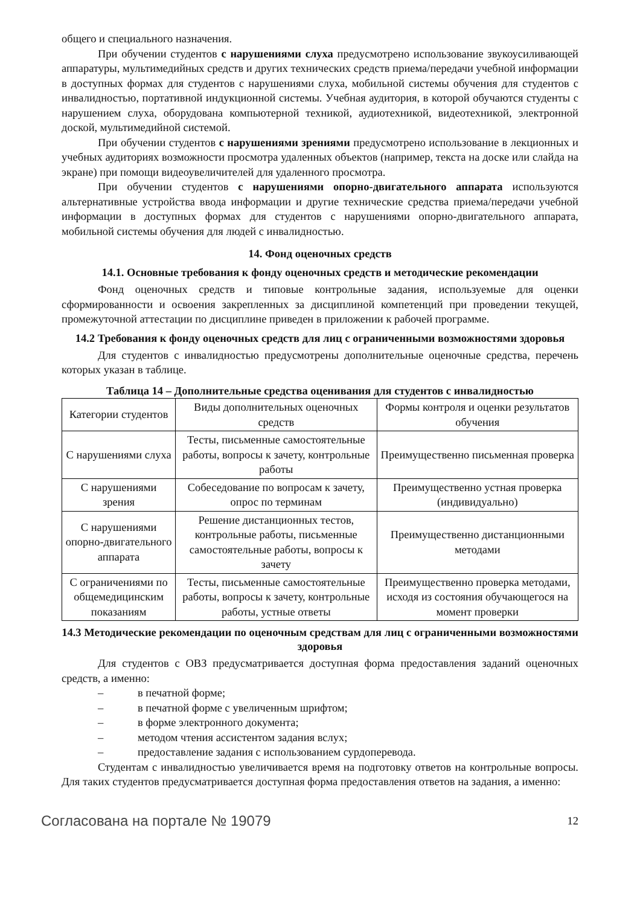общего и специального назначения.
При обучении студентов с нарушениями слуха предусмотрено использование звукоусиливающей аппаратуры, мультимедийных средств и других технических средств приема/передачи учебной информации в доступных формах для студентов с нарушениями слуха, мобильной системы обучения для студентов с инвалидностью, портативной индукционной системы. Учебная аудитория, в которой обучаются студенты с нарушением слуха, оборудована компьютерной техникой, аудиотехникой, видеотехникой, электронной доской, мультимедийной системой.
При обучении студентов с нарушениями зрениями предусмотрено использование в лекционных и учебных аудиториях возможности просмотра удаленных объектов (например, текста на доске или слайда на экране) при помощи видеоувеличителей для удаленного просмотра.
При обучении студентов с нарушениями опорно-двигательного аппарата используются альтернативные устройства ввода информации и другие технические средства приема/передачи учебной информации в доступных формах для студентов с нарушениями опорно-двигательного аппарата, мобильной системы обучения для людей с инвалидностью.
14. Фонд оценочных средств
14.1. Основные требования к фонду оценочных средств и методические рекомендации
Фонд оценочных средств и типовые контрольные задания, используемые для оценки сформированности и освоения закрепленных за дисциплиной компетенций при проведении текущей, промежуточной аттестации по дисциплине приведен в приложении к рабочей программе.
14.2 Требования к фонду оценочных средств для лиц с ограниченными возможностями здоровья
Для студентов с инвалидностью предусмотрены дополнительные оценочные средства, перечень которых указан в таблице.
Таблица 14 – Дополнительные средства оценивания для студентов с инвалидностью
| Категории студентов | Виды дополнительных оценочных средств | Формы контроля и оценки результатов обучения |
| С нарушениями слуха | Тесты, письменные самостоятельные работы, вопросы к зачету, контрольные работы | Преимущественно письменная проверка |
| С нарушениями зрения | Собеседование по вопросам к зачету, опрос по терминам | Преимущественно устная проверка (индивидуально) |
| С нарушениями опорно-двигательного аппарата | Решение дистанционных тестов, контрольные работы, письменные самостоятельные работы, вопросы к зачету | Преимущественно дистанционными методами |
| С ограничениями по общемедицинским показаниям | Тесты, письменные самостоятельные работы, вопросы к зачету, контрольные работы, устные ответы | Преимущественно проверка методами, исходя из состояния обучающегося на момент проверки |
14.3 Методические рекомендации по оценочным средствам для лиц с ограниченными возможностями здоровья
Для студентов с ОВЗ предусматривается доступная форма предоставления заданий оценочных средств, а именно:
– в печатной форме;
– в печатной форме с увеличенным шрифтом;
– в форме электронного документа;
– методом чтения ассистентом задания вслух;
– предоставление задания с использованием сурдоперевода.
Студентам с инвалидностью увеличивается время на подготовку ответов на контрольные вопросы. Для таких студентов предусматривается доступная форма предоставления ответов на задания, а именно:
Согласована на портале № 19079 12